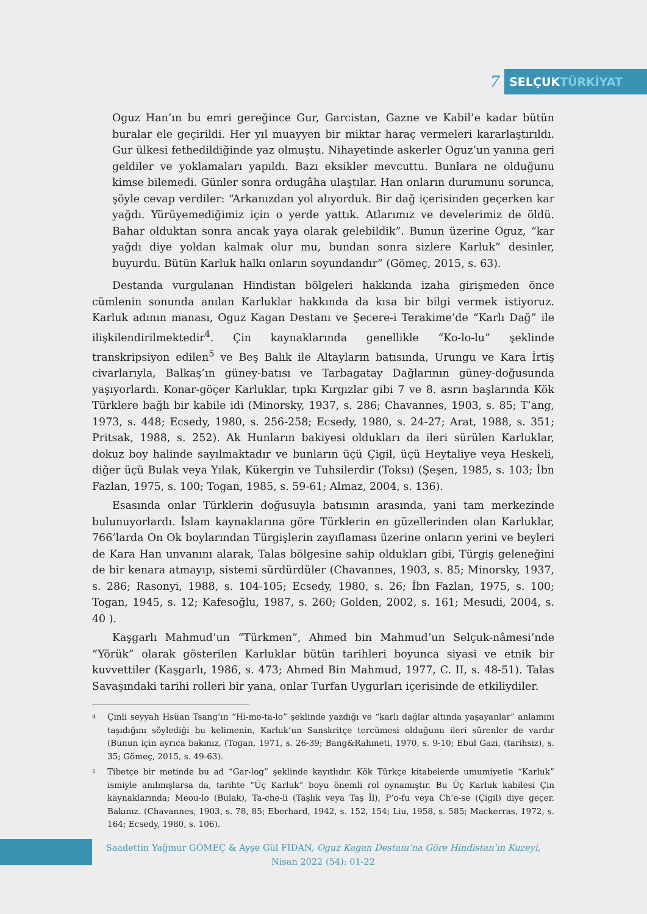7
SELÇUKTÜRKİYAT
Oguz Han’ın bu emri gereğince Gur, Garcistan, Gazne ve Kabil’e kadar bütün buralar ele geçirildi. Her yıl muayyen bir miktar haraç vermeleri kararlaştırıldı. Gur ülkesi fethedildiğinde yaz olmuştu. Nihayetinde askerler Oguz’un yanına geri geldiler ve yoklamaları yapıldı. Bazı eksikler mevcuttu. Bunlara ne olduğunu kimse bilemedi. Günler sonra ordugâha ulaştılar. Han onların durumunu sorunca, şöyle cevap verdiler: “Arkanızdan yol alıyorduk. Bir dağ içerisinden geçerken kar yağdı. Yürüyemediğimiz için o yerde yattık. Atlarımız ve develerimiz de öldü. Bahar olduktan sonra ancak yaya olarak gelebildik”. Bunun üzerine Oguz, “kar yağdı diye yoldan kalmak olur mu, bundan sonra sizlere Karluk” desinler, buyurdu. Bütün Karluk halkı onların soyundandır” (Gömeç, 2015, s. 63).
Destanda vurgulanan Hindistan bölgeleri hakkında izaha girişmeden önce cümlenin sonunda anılan Karluklar hakkında da kısa bir bilgi vermek istiyoruz. Karluk adının manası, Oguz Kagan Destanı ve Şecere-i Terakime’de “Karlı Dağ” ile ilişkilendirilmektedir<sup>4</sup>. Çin kaynaklarında genellikle “Ko-lo-lu” şeklinde transkripsiyon edilen<sup>5</sup> ve Beş Balık ile Altayların batısında, Urungu ve Kara İrtiş civarlarıyla, Balkaş’ın güney-batısı ve Tarbagatay Dağlarının güney-doğusunda yaşıyorlardı. Konar-göçer Karluklar, tıpkı Kırgızlar gibi 7 ve 8. asrın başlarında Kök Türklere bağlı bir kabile idi (Minorsky, 1937, s. 286; Chavannes, 1903, s. 85; T’ang, 1973, s. 448; Ecsedy, 1980, s. 256-258; Ecsedy, 1980, s. 24-27; Arat, 1988, s. 351; Pritsak, 1988, s. 252). Ak Hunların bakiyesi oldukları da ileri sürülen Karluklar, dokuz boy halinde sayılmaktadır ve bunların üçü Çigil, üçü Heytaliye veya Heskeli, diğer üçü Bulak veya Yılak, Kükergin ve Tuhsilerdir (Toksı) (Şeşen, 1985, s. 103; İbn Fazlan, 1975, s. 100; Togan, 1985, s. 59-61; Almaz, 2004, s. 136).
Esasında onlar Türklerin doğusuyla batısının arasında, yani tam merkezinde bulunuyorlardı. İslam kaynaklarına göre Türklerin en güzellerinden olan Karluklar, 766’larda On Ok boylarından Türgişlerin zayıflaması üzerine onların yerini ve beyleri de Kara Han unvanını alarak, Talas bölgesine sahip oldukları gibi, Türgiş geleneğini de bir kenara atmayıp, sistemi sürdürdüler (Chavannes, 1903, s. 85; Minorsky, 1937, s. 286; Rasonyi, 1988, s. 104-105; Ecsedy, 1980, s. 26; İbn Fazlan, 1975, s. 100; Togan, 1945, s. 12; Kafesoğlu, 1987, s. 260; Golden, 2002, s. 161; Mesudi, 2004, s. 40 ).
Kaşgarlı Mahmud’un “Türkmen”, Ahmed bin Mahmud’un Selçuk-nâmesi’nde “Yörük” olarak gösterilen Karluklar bütün tarihleri boyunca siyasi ve etnik bir kuvvettiler (Kaşgarlı, 1986, s. 473; Ahmed Bin Mahmud, 1977, C. II, s. 48-51). Talas Savaşındaki tarihi rolleri bir yana, onlar Turfan Uygurları içerisinde de etkiliydiler.
<sup>4</sup>
Çinli seyyah Hsüan Tsang’ın “Hi-mo-ta-lo” şeklinde yazdığı ve “karlı dağlar altında yaşayanlar” anlamını taşıdığını söylediği bu kelimenin, Karluk’un Sanskritçe tercümesi olduğunu ileri sürenler de vardır (Bunun için ayrıca bakınız, (Togan, 1971, s. 26-39; Bang&Rahmeti, 1970, s. 9-10; Ebul Gazi, (tarihsiz), s. 35; Gömeç, 2015, s. 49-63).
<sup>5</sup>
Tibetçe bir metinde bu ad “Gar-log” şeklinde kayıtlıdır. Kök Türkçe kitabelerde umumiyetle “Karluk” ismiyle anılmışlarsa da, tarihte “Üç Karluk” boyu önemli rol oynamıştır. Bu Üç Karluk kabilesi Çin kaynaklarında; Meou-lo (Bulak), Ta-che-li (Taşlık veya Taş İl), P’o-fu veya Ch’e-se (Çigil) diye geçer. Bakınız. (Chavannes, 1903, s. 78, 85; Eberhard, 1942, s. 152, 154; Liu, 1958, s. 585; Mackerras, 1972, s. 164; Ecsedy, 1980, s. 106).
Saadettin Yağmur GÖMEÇ & Ayşe Gül FİDAN, Oguz Kagan Destanı’na Göre Hindistan’ın Kuzeyi,
Nisan 2022 (54): 01-22